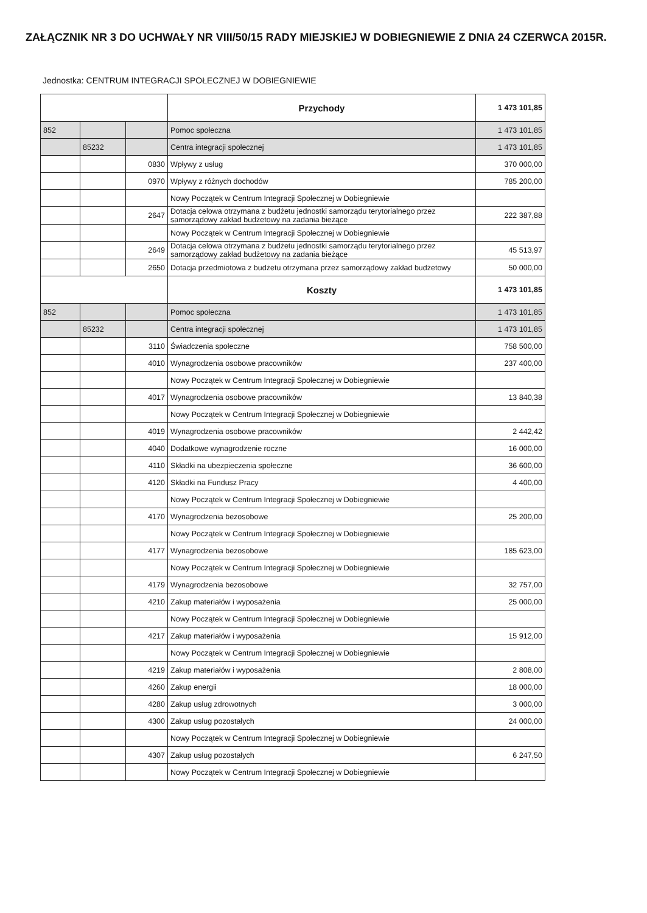ZAŁĄCZNIK NR 3 DO UCHWAŁY NR VIII/50/15 RADY MIEJSKIEJ W DOBIEGNIEWIE Z DNIA 24 CZERWCA 2015R.
Jednostka: CENTRUM INTEGRACJI SPOŁECZNEJ W DOBIEGNIEWIE
| | | | Przychody | 1 473 101,85 |
| 852 | | | Pomoc społeczna | 1 473 101,85 |
| | 85232 | | Centra integracji społecznej | 1 473 101,85 |
| | | 0830 | Wpływy z usług | 370 000,00 |
| | | 0970 | Wpływy z różnych dochodów | 785 200,00 |
| | | | Nowy Początek w Centrum Integracji Społecznej w Dobiegniewie | |
| | | 2647 | Dotacja celowa otrzymana z budżetu jednostki samorządu terytorialnego przez samorządowy zakład budżetowy na zadania bieżące | 222 387,88 |
| | | | Nowy Początek w Centrum Integracji Społecznej w Dobiegniewie | |
| | | 2649 | Dotacja celowa otrzymana z budżetu jednostki samorządu terytorialnego przez samorządowy zakład budżetowy na zadania bieżące | 45 513,97 |
| | | 2650 | Dotacja przedmiotowa z budżetu otrzymana przez samorządowy zakład budżetowy | 50 000,00 |
| | | | Koszty | 1 473 101,85 |
| 852 | | | Pomoc społeczna | 1 473 101,85 |
| | 85232 | | Centra integracji społecznej | 1 473 101,85 |
| | | 3110 | Świadczenia społeczne | 758 500,00 |
| | | 4010 | Wynagrodzenia osobowe pracowników | 237 400,00 |
| | | | Nowy Początek w Centrum Integracji Społecznej w Dobiegniewie | |
| | | 4017 | Wynagrodzenia osobowe pracowników | 13 840,38 |
| | | | Nowy Początek w Centrum Integracji Społecznej w Dobiegniewie | |
| | | 4019 | Wynagrodzenia osobowe pracowników | 2 442,42 |
| | | 4040 | Dodatkowe wynagrodzenie roczne | 16 000,00 |
| | | 4110 | Składki na ubezpieczenia społeczne | 36 600,00 |
| | | 4120 | Składki na Fundusz Pracy | 4 400,00 |
| | | | Nowy Początek w Centrum Integracji Społecznej w Dobiegniewie | |
| | | 4170 | Wynagrodzenia bezosobowe | 25 200,00 |
| | | | Nowy Początek w Centrum Integracji Społecznej w Dobiegniewie | |
| | | 4177 | Wynagrodzenia bezosobowe | 185 623,00 |
| | | | Nowy Początek w Centrum Integracji Społecznej w Dobiegniewie | |
| | | 4179 | Wynagrodzenia bezosobowe | 32 757,00 |
| | | 4210 | Zakup materiałów i wyposażenia | 25 000,00 |
| | | | Nowy Początek w Centrum Integracji Społecznej w Dobiegniewie | |
| | | 4217 | Zakup materiałów i wyposażenia | 15 912,00 |
| | | | Nowy Początek w Centrum Integracji Społecznej w Dobiegniewie | |
| | | 4219 | Zakup materiałów i wyposażenia | 2 808,00 |
| | | 4260 | Zakup energii | 18 000,00 |
| | | 4280 | Zakup usług zdrowotnych | 3 000,00 |
| | | 4300 | Zakup usług pozostałych | 24 000,00 |
| | | | Nowy Początek w Centrum Integracji Społecznej w Dobiegniewie | |
| | | 4307 | Zakup usług pozostałych | 6 247,50 |
| | | | Nowy Początek w Centrum Integracji Społecznej w Dobiegniewie | |